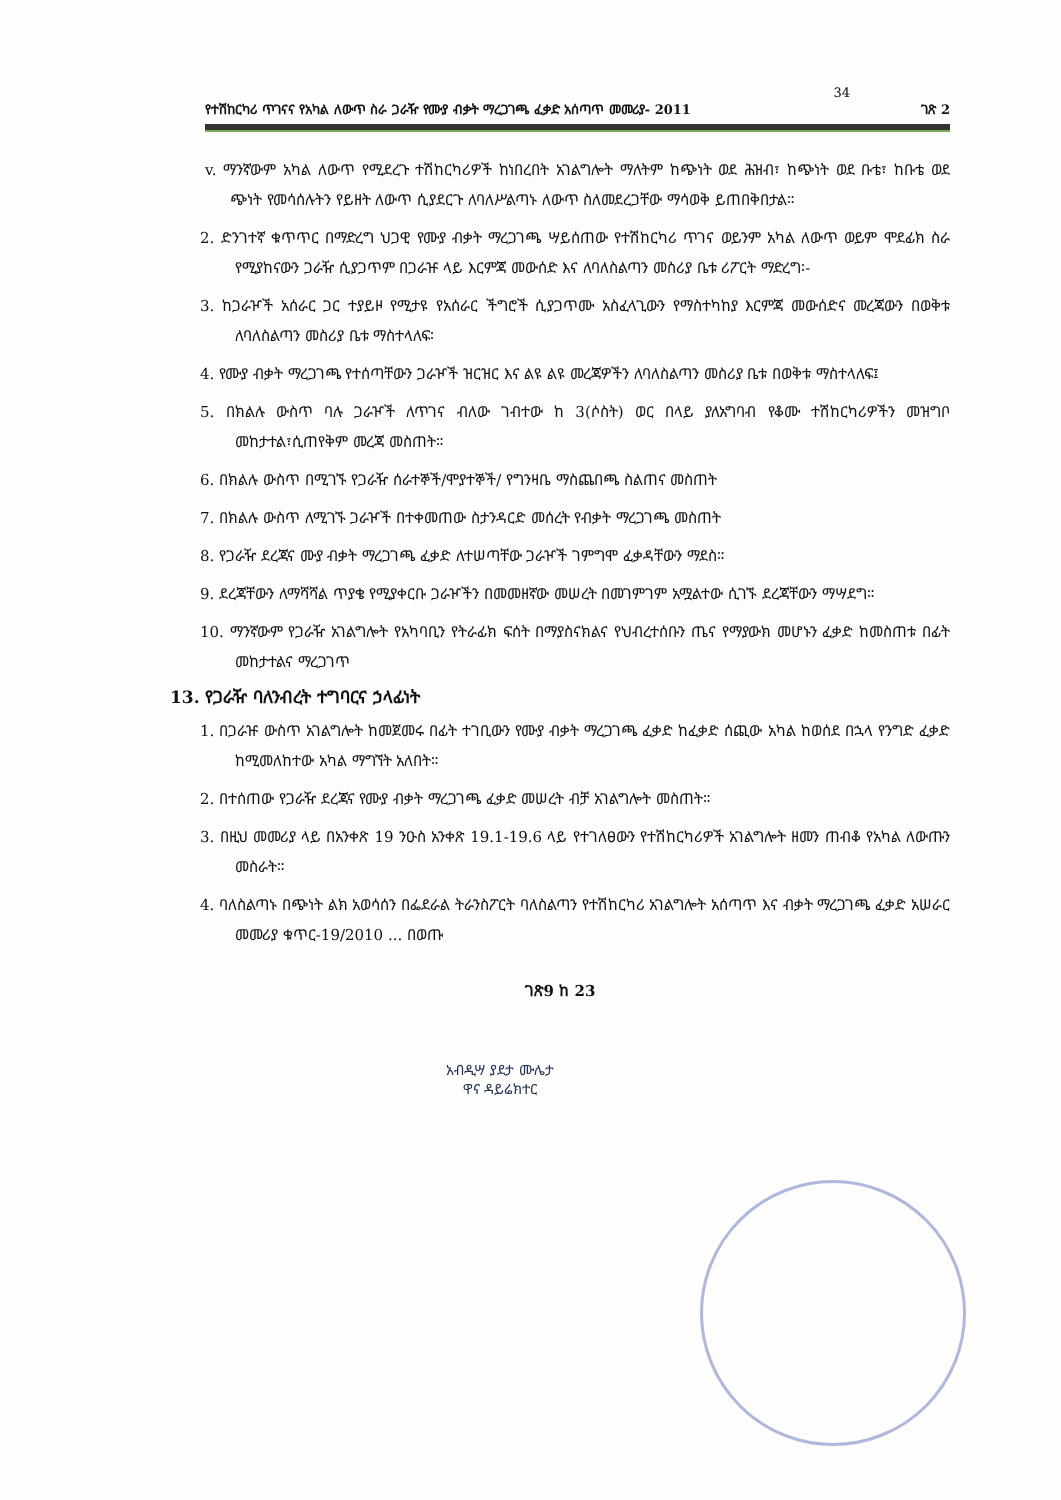34
የተሽከርካሪ ጥገናና የአካል ለውጥ ስራ ጋራዥ የሙያ ብቃት ማረጋገጫ ፈቃድ አሰጣጥ መመሪያ- 2011 ገጽ 2
v. ማንኛውም አካል ለውጥ የሚደረጉ ተሽከርካሪዎች ከነበረበት አገልግሎት ማለትም ከጭነት ወደ ሕዝብ፣ ከጭነት ወደ ቡቴ፣ ከቡቴ ወደ ጭነት የመሳሰሉትን የይዘት ለውጥ ሲያደርጉ ለባለሥልጣኑ ለውጥ ስለመደረጋቸው ማሳወቅ ይጠበቅበታል።
2. ድንገተኛ ቁጥጥር በማድረግ ህጋዊ የሙያ ብቃት ማረጋገጫ ሣይሰጠው የተሽከርካሪ ጥገና ወይንም አካል ለውጥ ወይም ሞደፊክ ስራ የሚያከናውን ጋራዥ ሲያጋጥም በጋራዡ ላይ እርምጃ መውሰድ እና ለባለስልጣን መስሪያ ቤቱ ሪፖርት ማድረግ፡-
3. ከጋራዦች አሰራር ጋር ተያይዞ የሚታዩ የአሰራር ችግሮች ሲያጋጥሙ አስፈላጊውን የማስተካከያ እርምጃ መውሰድና መረጃውን በወቅቱ ለባለስልጣን መስሪያ ቤቱ ማስተላለፍ፡
4. የሙያ ብቃት ማረጋገጫ የተሰጣቸውን ጋራዦች ዝርዝር እና ልዩ ልዩ መረጃዎችን ለባለስልጣን መስሪያ ቤቱ በወቅቱ ማስተላለፍ፤
5. በክልሉ ውስጥ ባሉ ጋራዦች ለጥገና ብለው ገብተው ከ 3(ሶስት) ወር በላይ ያለአግባብ የቆሙ ተሽከርካሪዎችን መዝግቦ መከታተል፣ሲጠየቅም መረጃ መስጠት።
6. በክልሉ ውስጥ በሚገኙ የጋራዥ ሰራተኞች/ሞያተኞች/ የግንዛቤ ማስጨበጫ ስልጠና መስጠት
7. በክልሉ ውስጥ ለሚገኙ ጋራዦች በተቀመጠው ስታንዳርድ መሰረት የብቃት ማረጋገጫ መስጠት
8. የጋራዥ ደረጃና ሙያ ብቃት ማረጋገጫ ፈቃድ ለተሠጣቸው ጋራዦች ገምግሞ ፈቃዳቸውን ማደስ።
9. ደረጃቸውን ለማሻሻል ጥያቄ የሚያቀርቡ ጋራዦችን በመመዘኛው መሠረት በመገምገም አሟልተው ሲገኙ ደረጃቸውን ማሣደግ።
10. ማንኛውም የጋራዥ አገልግሎት የአካባቢን የትራፊክ ፍሰት በማያስናክልና የህብረተሰቡን ጤና የማያውክ መሆኑን ፈቃድ ከመስጠቱ በፊት መከታተልና ማረጋገጥ
13. የጋራዥ ባለንብረት ተግባርና ኃላፊነት
1. በጋራዡ ውስጥ አገልግሎት ከመጀመሩ በፊት ተገቢውን የሙያ ብቃት ማረጋገጫ ፈቃድ ከፈቃድ ሰጪው አካል ከወሰደ በኋላ የንግድ ፈቃድ ከሚመለከተው አካል ማግኘት አለበት።
2. በተሰጠው የጋራዥ ደረጃና የሙያ ብቃት ማረጋገጫ ፈቃድ መሠረት ብቻ አገልግሎት መስጠት።
3. በዚህ መመሪያ ላይ በአንቀጽ 19 ንዑስ አንቀጽ 19.1-19.6 ላይ የተገለፀውን የተሽከርካሪዎች አገልግሎት ዘመን ጠብቆ የአካል ለውጡን መስራት።
4. ባለስልጣኑ በጭነት ልክ አወሳሰን በፌደራል ትራንስፖርት ባለስልጣን የተሽከርካሪ አገልግሎት አሰጣጥ እና ብቃት ማረጋገጫ ፈቃድ አሠራር መመሪያ ቁጥር-19/2010 ... በወጡ
ገጽ9 ከ 23
አብዲሣ ያደታ ሙሌታ
ዋና ዳይሬክተር